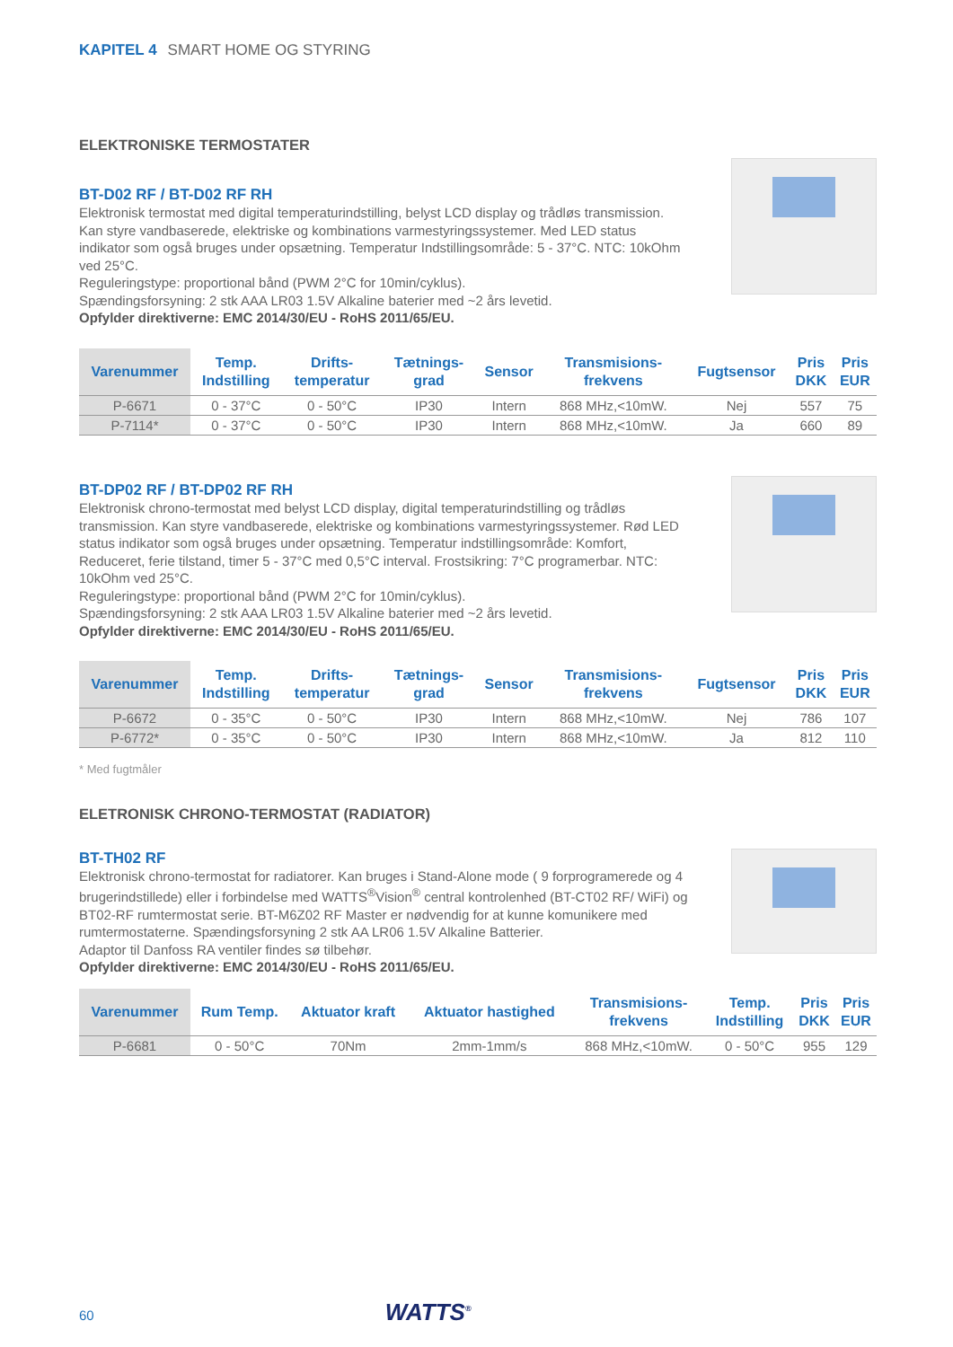KAPITEL 4 SMART HOME OG STYRING
ELEKTRONISKE TERMOSTATER
BT-D02 RF / BT-D02 RF RH
Elektronisk termostat med digital temperaturindstilling, belyst LCD display og trådløs transmission. Kan styre vandbaserede, elektriske og kombinations varmestyringssystemer. Med LED status indikator som også bruges under opsætning. Temperatur Indstillingsområde: 5 - 37°C. NTC: 10kOhm ved 25°C.
Reguleringstype: proportional bånd (PWM 2°C for 10min/cyklus).
Spændingsforsyning: 2 stk AAA LR03 1.5V Alkaline baterier med ~2 års levetid.
Opfylder direktiverne: EMC 2014/30/EU - RoHS 2011/65/EU.
| Varenummer | Temp. Indstilling | Drifts- temperatur | Tætnings- grad | Sensor | Transmisions- frekvens | Fugtsensor | Pris DKK | Pris EUR |
| --- | --- | --- | --- | --- | --- | --- | --- | --- |
| P-6671 | 0 - 37°C | 0 - 50°C | IP30 | Intern | 868 MHz,<10mW. | Nej | 557 | 75 |
| P-7114* | 0 - 37°C | 0 - 50°C | IP30 | Intern | 868 MHz,<10mW. | Ja | 660 | 89 |
BT-DP02 RF / BT-DP02 RF RH
Elektronisk chrono-termostat med belyst LCD display, digital temperaturindstilling og trådløs transmission. Kan styre vandbaserede, elektriske og kombinations varmestyringssystemer. Rød LED status indikator som også bruges under opsætning. Temperatur indstillingsområde: Komfort, Reduceret, ferie tilstand, timer 5 - 37°C med 0,5°C interval. Frostsikring: 7°C programerbar. NTC: 10kOhm ved 25°C.
Reguleringstype: proportional bånd (PWM 2°C for 10min/cyklus).
Spændingsforsyning: 2 stk AAA LR03 1.5V Alkaline baterier med ~2 års levetid.
Opfylder direktiverne: EMC 2014/30/EU - RoHS 2011/65/EU.
| Varenummer | Temp. Indstilling | Drifts- temperatur | Tætnings- grad | Sensor | Transmisions- frekvens | Fugtsensor | Pris DKK | Pris EUR |
| --- | --- | --- | --- | --- | --- | --- | --- | --- |
| P-6672 | 0 - 35°C | 0 - 50°C | IP30 | Intern | 868 MHz,<10mW. | Nej | 786 | 107 |
| P-6772* | 0 - 35°C | 0 - 50°C | IP30 | Intern | 868 MHz,<10mW. | Ja | 812 | 110 |
* Med fugtmåler
ELETRONISK CHRONO-TERMOSTAT (RADIATOR)
BT-TH02 RF
Elektronisk chrono-termostat for radiatorer. Kan bruges i Stand-Alone mode ( 9 forprogramerede og 4 brugerindstillede) eller i forbindelse med WATTS<sup>®</sup>Vision<sup>®</sup> central kontrolenhed (BT-CT02 RF/ WiFi) og BT02-RF rumtermostat serie. BT-M6Z02 RF Master er nødvendig for at kunne komunikere med rumtermostaterne. Spændingsforsyning 2 stk AA LR06 1.5V Alkaline Batterier.
Adaptor til Danfoss RA ventiler findes sø tilbehør.
Opfylder direktiverne: EMC 2014/30/EU - RoHS 2011/65/EU.
| Varenummer | Rum Temp. | Aktuator kraft | Aktuator hastighed | Transmisions- frekvens | Temp. Indstilling | Pris DKK | Pris EUR |
| --- | --- | --- | --- | --- | --- | --- | --- |
| P-6681 | 0 - 50°C | 70Nm | 2mm-1mm/s | 868 MHz,<10mW. | 0 - 50°C | 955 | 129 |
60 WATTS<sup>®</sup>